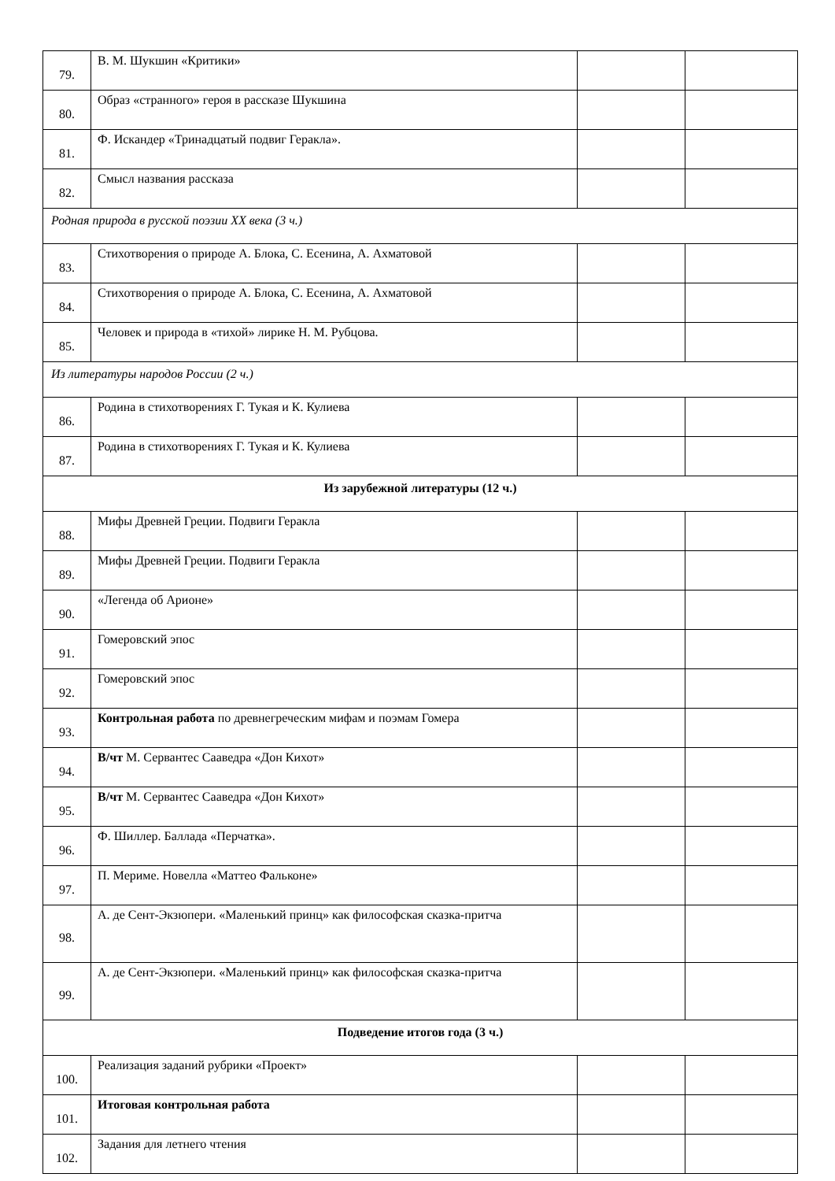| 79. | В. М. Шукшин «Критики» | | |
| 80. | Образ «странного» героя в рассказе Шукшина | | |
| 81. | Ф. Искандер «Тринадцатый подвиг Геракла». | | |
| 82. | Смысл названия рассказа | | |
| Родная природа в русской поэзии XX века (3 ч.) | | | |
| 83. | Стихотворения о природе А. Блока, С. Есенина, А. Ахматовой | | |
| 84. | Стихотворения о природе А. Блока, С. Есенина, А. Ахматовой | | |
| 85. | Человек и природа в «тихой» лирике Н. М. Рубцова. | | |
| Из литературы народов России (2 ч.) | | | |
| 86. | Родина в стихотворениях Г. Тукая и К. Кулиева | | |
| 87. | Родина в стихотворениях Г. Тукая и К. Кулиева | | |
| Из зарубежной литературы (12 ч.) | | | |
| 88. | Мифы Древней Греции. Подвиги Геракла | | |
| 89. | Мифы Древней Греции. Подвиги Геракла | | |
| 90. | «Легенда об Арионе» | | |
| 91. | Гомеровский эпос | | |
| 92. | Гомеровский эпос | | |
| 93. | Контрольная работа по древнегреческим мифам и поэмам Гомера | | |
| 94. | В/чт М. Сервантес Сааведра «Дон Кихот» | | |
| 95. | В/чт М. Сервантес Сааведра «Дон Кихот» | | |
| 96. | Ф. Шиллер. Баллада «Перчатка». | | |
| 97. | П. Мериме. Новелла «Маттео Фальконе» | | |
| 98. | А. де Сент-Экзюпери. «Маленький принц» как философская сказка-притча | | |
| 99. | А. де Сент-Экзюпери. «Маленький принц» как философская сказка-притча | | |
| Подведение итогов года (3 ч.) | | | |
| 100. | Реализация заданий рубрики «Проект» | | |
| 101. | Итоговая контрольная работа | | |
| 102. | Задания для летнего чтения | | |